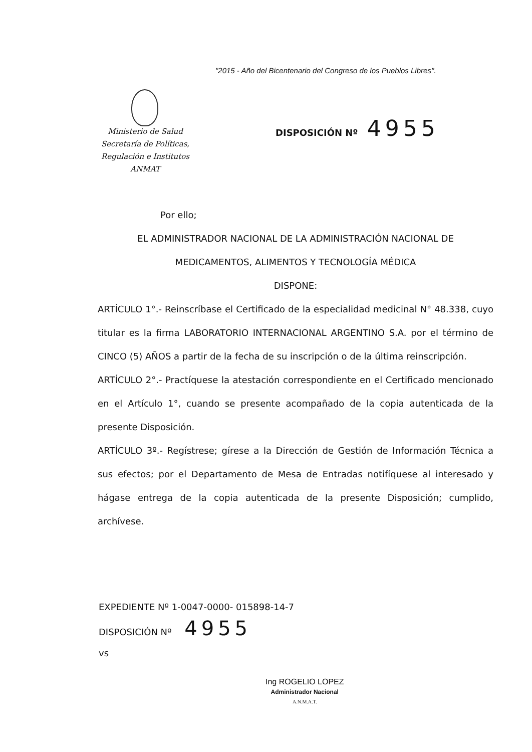"2015 - Año del Bicentenario del Congreso de los Pueblos Libres".
Ministerio de Salud
Secretaría de Políticas,
Regulación e Institutos
ANMAT
DISPOSICIÓN Nº 4955
Por ello;
EL ADMINISTRADOR NACIONAL DE LA ADMINISTRACIÓN NACIONAL DE
MEDICAMENTOS, ALIMENTOS Y TECNOLOGÍA MÉDICA
DISPONE:
ARTÍCULO 1°.- Reinscríbase el Certificado de la especialidad medicinal N° 48.338, cuyo titular es la firma LABORATORIO INTERNACIONAL ARGENTINO S.A. por el término de CINCO (5) AÑOS a partir de la fecha de su inscripción o de la última reinscripción.
ARTÍCULO 2°.- Practíquese la atestación correspondiente en el Certificado mencionado en el Artículo 1°, cuando se presente acompañado de la copia autenticada de la presente Disposición.
ARTÍCULO 3º.- Regístrese; gírese a la Dirección de Gestión de Información Técnica a sus efectos; por el Departamento de Mesa de Entradas notifíquese al interesado y hágase entrega de la copia autenticada de la presente Disposición; cumplido, archívese.
EXPEDIENTE Nº 1-0047-0000- 015898-14-7
DISPOSICIÓN Nº 4955
vs
Ing ROGELIO LOPEZ
Administrador Nacional
A.N.M.A.T.